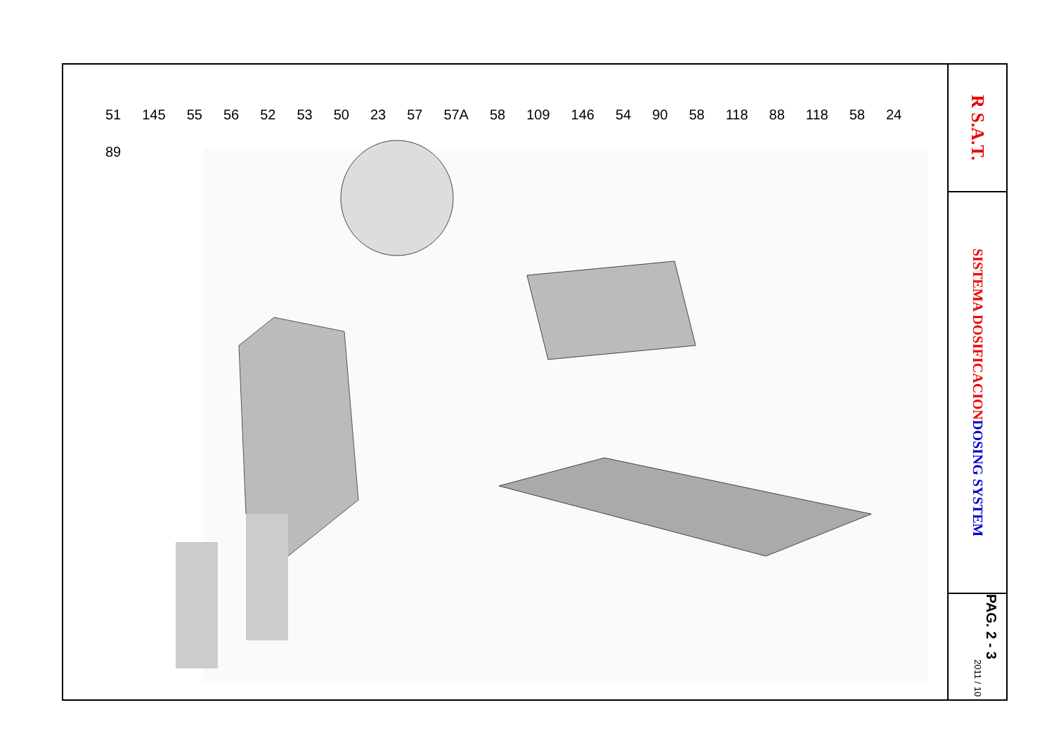51 145 55 56 52 53 50 23 57 57A 58 109 146 54 90 58 118 88 118 58 24 89
R S.A.T.
SISTEMA DOSIFICACION DOSING SYSTEM
PAG. 2 - 3
2011 / 10